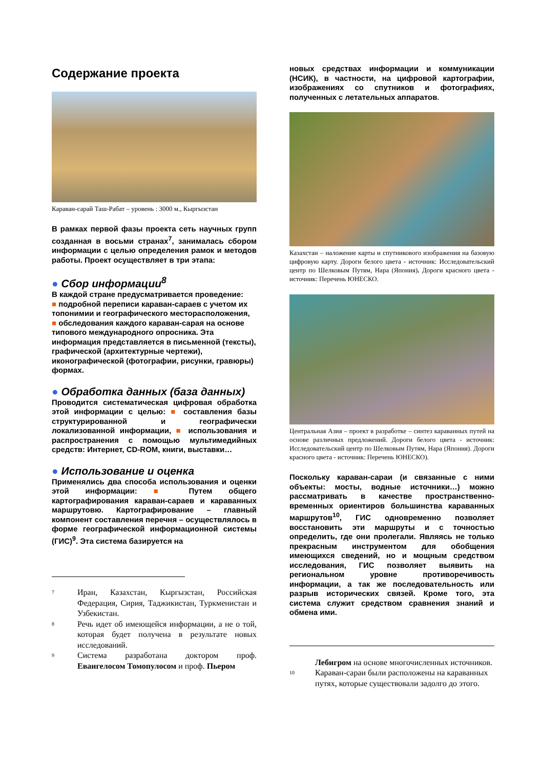Содержание проекта
Караван-сарай Таш-Рабат – уровень : 3000 м., Кыргызстан
В рамках первой фазы проекта сеть научных групп созданная в восьми странах<sup>7</sup>, занималась сбором информации с целью определения рамок и методов работы. Проект осуществляет в три этапа:
● Сбор информации<sup>8</sup>
В каждой стране предусматривается проведение:
■ подробной переписи караван-сараев с учетом их топонимии и географического месторасположения,
■ обследования каждого караван-сарая на основе типового международного опросника. Эта информация представляется в письменной (тексты), графической (архитектурные чертежи), иконографической (фотографии, рисунки, гравюры) формах.
● Обработка данных (база данных)
Проводится систематическая цифровая обработка этой информации с целью: ■ составления базы структурированной и географически локализованной информации, ■ использования и распространения с помощью мультимедийных средств: Интернет, CD-ROM, книги, выставки…
● Использование и оценка
Применялись два способа использования и оценки этой информации: ■ Путем общего картографирования караван-сараев и караванных маршрутовю. Картографирование – главный компонент составления перечня – осуществлялось в форме географической информационной системы (ГИС)<sup>9</sup>. Эта система базируется на
<sup>7</sup>
Иран, Казахстан, Кыргызстан, Российская Федерация, Сирия, Таджикистан, Туркменистан и Узбекистан.
<sup>8</sup>
Речь идет об имеющейся информации, а не о той, которая будет получена в результате новых исследований.
<sup>9</sup>
Система разработана доктором проф. Евангелосом Томопулосом и проф. Пьером
новых средствах информации и коммуникации (НСИК), в частности, на цифровой картографии, изображениях со спутников и фотографиях, полученных с летательных аппаратов.
Казахстан – наложение карты и спутникового изображения на базовую цифровую карту. Дороги белого цвета - источник: Исследовательский центр по Шелковым Путям, Нара (Япония). Дороги красного цвета - источник: Перечень ЮНЕСКО.
Центральная Азия – проект в разработке – синтез караванных путей на основе различных предложений. Дороги белого цвета - источник: Исследовательский центр по Шелковым Путям, Нара (Япония). Дороги красного цвета - источник: Перечень ЮНЕСКО).
Поскольку караван-сараи (и связанные с ними объекты: мосты, водные источники…) можно рассматривать в качестве пространственно-временных ориентиров большинства караванных маршрутов<sup>10</sup>, ГИС одновременно позволяет восстановить эти маршруты и с точностью определить, где они пролегали. Являясь не только прекрасным инструментом для обобщения имеющихся сведений, но и мощным средством исследования, ГИС позволяет выявить на региональном уровне противоречивость информации, а так же последовательность или разрыв исторических связей. Кроме того, эта система служит средством сравнения знаний и обмена ими.
Лебигром на основе многочисленных источников.
<sup>10</sup>
Караван-сараи были расположены на караванных путях, которые существовали задолго до этого.